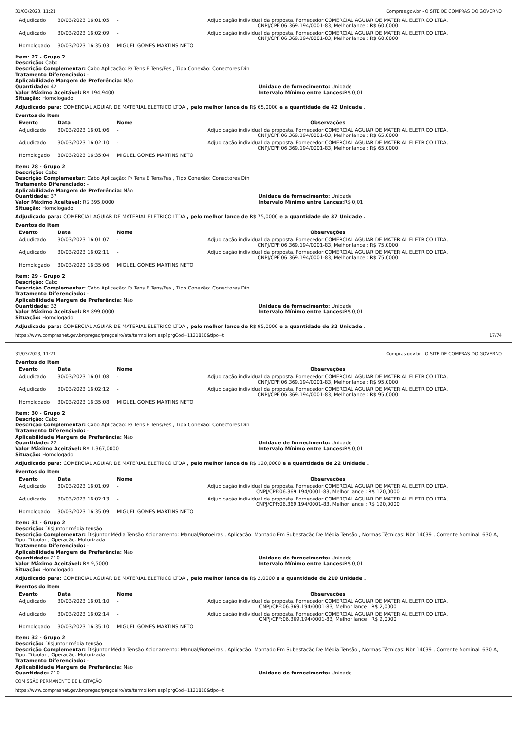31/03/2023, 11:21 Compras.gov.br - O SITE DE COMPRAS DO GOVERNO
| Adjudicado | 30/03/2023 16:01:05 | - | Adjudicação individual da proposta. Fornecedor:COMERCIAL AGUIAR DE MATERIAL ELETRICO LTDA, CNPJ/CPF:06.369.194/0001-83, Melhor lance : R$ 60,0000 |
| Adjudicado | 30/03/2023 16:02:09 | - | Adjudicação individual da proposta. Fornecedor:COMERCIAL AGUIAR DE MATERIAL ELETRICO LTDA, CNPJ/CPF:06.369.194/0001-83, Melhor lance : R$ 60,0000 |
| Homologado | 30/03/2023 16:35:03 | MIGUEL GOMES MARTINS NETO | |
Item: 27 - Grupo 2
Descrição: Cabo
Descrição Complementar: Cabo Aplicação: P/ Tens E Tens/Fes , Tipo Conexão: Conectores Din
Tratamento Diferenciado: -
Aplicabilidade Margem de Preferência: Não
Quantidade: 42
Valor Máximo Aceitável: R$ 194,9400
Situação: Homologado
Unidade de fornecimento: Unidade
Intervalo Mínimo entre Lances: R$ 0,01
Adjudicado para: COMERCIAL AGUIAR DE MATERIAL ELETRICO LTDA , pelo melhor lance de R$ 65,0000 e a quantidade de 42 Unidade .
Eventos do Item
| Evento | Data | Nome | Observações |
| --- | --- | --- | --- |
| Adjudicado | 30/03/2023 16:01:06 | - | Adjudicação individual da proposta. Fornecedor:COMERCIAL AGUIAR DE MATERIAL ELETRICO LTDA, CNPJ/CPF:06.369.194/0001-83, Melhor lance : R$ 65,0000 |
| Adjudicado | 30/03/2023 16:02:10 | - | Adjudicação individual da proposta. Fornecedor:COMERCIAL AGUIAR DE MATERIAL ELETRICO LTDA, CNPJ/CPF:06.369.194/0001-83, Melhor lance : R$ 65,0000 |
| Homologado | 30/03/2023 16:35:04 | MIGUEL GOMES MARTINS NETO | |
Item: 28 - Grupo 2
Descrição: Cabo
Descrição Complementar: Cabo Aplicação: P/ Tens E Tens/Fes , Tipo Conexão: Conectores Din
Tratamento Diferenciado: -
Aplicabilidade Margem de Preferência: Não
Quantidade: 37
Valor Máximo Aceitável: R$ 395,0000
Situação: Homologado
Unidade de fornecimento: Unidade
Intervalo Mínimo entre Lances: R$ 0,01
Adjudicado para: COMERCIAL AGUIAR DE MATERIAL ELETRICO LTDA , pelo melhor lance de R$ 75,0000 e a quantidade de 37 Unidade .
Eventos do Item
| Evento | Data | Nome | Observações |
| --- | --- | --- | --- |
| Adjudicado | 30/03/2023 16:01:07 | - | Adjudicação individual da proposta. Fornecedor:COMERCIAL AGUIAR DE MATERIAL ELETRICO LTDA, CNPJ/CPF:06.369.194/0001-83, Melhor lance : R$ 75,0000 |
| Adjudicado | 30/03/2023 16:02:11 | - | Adjudicação individual da proposta. Fornecedor:COMERCIAL AGUIAR DE MATERIAL ELETRICO LTDA, CNPJ/CPF:06.369.194/0001-83, Melhor lance : R$ 75,0000 |
| Homologado | 30/03/2023 16:35:06 | MIGUEL GOMES MARTINS NETO | |
Item: 29 - Grupo 2
Descrição: Cabo
Descrição Complementar: Cabo Aplicação: P/ Tens E Tens/Fes , Tipo Conexão: Conectores Din
Tratamento Diferenciado: -
Aplicabilidade Margem de Preferência: Não
Quantidade: 32
Valor Máximo Aceitável: R$ 899,0000
Situação: Homologado
Unidade de fornecimento: Unidade
Intervalo Mínimo entre Lances: R$ 0,01
Adjudicado para: COMERCIAL AGUIAR DE MATERIAL ELETRICO LTDA , pelo melhor lance de R$ 95,0000 e a quantidade de 32 Unidade .
https://www.comprasnet.gov.br/pregao/pregoeiro/ata/termoHom.asp?prgCod=1121810&tipo=t 17/74
31/03/2023, 11:21 Compras.gov.br - O SITE DE COMPRAS DO GOVERNO
Eventos do Item
| Evento | Data | Nome | Observações |
| --- | --- | --- | --- |
| Adjudicado | 30/03/2023 16:01:08 | - | Adjudicação individual da proposta. Fornecedor:COMERCIAL AGUIAR DE MATERIAL ELETRICO LTDA, CNPJ/CPF:06.369.194/0001-83, Melhor lance : R$ 95,0000 |
| Adjudicado | 30/03/2023 16:02:12 | - | Adjudicação individual da proposta. Fornecedor:COMERCIAL AGUIAR DE MATERIAL ELETRICO LTDA, CNPJ/CPF:06.369.194/0001-83, Melhor lance : R$ 95,0000 |
| Homologado | 30/03/2023 16:35:08 | MIGUEL GOMES MARTINS NETO | |
Item: 30 - Grupo 2
Descrição: Cabo
Descrição Complementar: Cabo Aplicação: P/ Tens E Tens/Fes , Tipo Conexão: Conectores Din
Tratamento Diferenciado: -
Aplicabilidade Margem de Preferência: Não
Quantidade: 22
Valor Máximo Aceitável: R$ 1.367,0000
Situação: Homologado
Unidade de fornecimento: Unidade
Intervalo Mínimo entre Lances: R$ 0,01
Adjudicado para: COMERCIAL AGUIAR DE MATERIAL ELETRICO LTDA , pelo melhor lance de R$ 120,0000 e a quantidade de 22 Unidade .
Eventos do Item
| Evento | Data | Nome | Observações |
| --- | --- | --- | --- |
| Adjudicado | 30/03/2023 16:01:09 | - | Adjudicação individual da proposta. Fornecedor:COMERCIAL AGUIAR DE MATERIAL ELETRICO LTDA, CNPJ/CPF:06.369.194/0001-83, Melhor lance : R$ 120,0000 |
| Adjudicado | 30/03/2023 16:02:13 | - | Adjudicação individual da proposta. Fornecedor:COMERCIAL AGUIAR DE MATERIAL ELETRICO LTDA, CNPJ/CPF:06.369.194/0001-83, Melhor lance : R$ 120,0000 |
| Homologado | 30/03/2023 16:35:09 | MIGUEL GOMES MARTINS NETO | |
Item: 31 - Grupo 2
Descrição: Disjuntor média tensão
Descrição Complementar: Disjuntor Média Tensão Acionamento: Manual/Botoeiras , Aplicação: Montado Em Subestação De Média Tensão , Normas Técnicas: Nbr 14039 , Corrente Nominal: 630 A, Tipo: Tripolar , Operação: Motorizada
Tratamento Diferenciado: -
Aplicabilidade Margem de Preferência: Não
Quantidade: 210
Valor Máximo Aceitável: R$ 9,5000
Situação: Homologado
Unidade de fornecimento: Unidade
Intervalo Mínimo entre Lances: R$ 0,01
Adjudicado para: COMERCIAL AGUIAR DE MATERIAL ELETRICO LTDA , pelo melhor lance de R$ 2,0000 e a quantidade de 210 Unidade .
Eventos do Item
| Evento | Data | Nome | Observações |
| --- | --- | --- | --- |
| Adjudicado | 30/03/2023 16:01:10 | - | Adjudicação individual da proposta. Fornecedor:COMERCIAL AGUIAR DE MATERIAL ELETRICO LTDA, CNPJ/CPF:06.369.194/0001-83, Melhor lance : R$ 2,0000 |
| Adjudicado | 30/03/2023 16:02:14 | - | Adjudicação individual da proposta. Fornecedor:COMERCIAL AGUIAR DE MATERIAL ELETRICO LTDA, CNPJ/CPF:06.369.194/0001-83, Melhor lance : R$ 2,0000 |
| Homologado | 30/03/2023 16:35:10 | MIGUEL GOMES MARTINS NETO | |
Item: 32 - Grupo 2
Descrição: Disjuntor média tensão
Descrição Complementar: Disjuntor Média Tensão Acionamento: Manual/Botoeiras , Aplicação: Montado Em Subestação De Média Tensão , Normas Técnicas: Nbr 14039 , Corrente Nominal: 630 A, Tipo: Tripolar , Operação: Motorizada
Tratamento Diferenciado: -
Aplicabilidade Margem de Preferência: Não
Quantidade: 210
Unidade de fornecimento: Unidade
COMISSÃO PERMANENTE DE LICITAÇÃO
https://www.comprasnet.gov.br/pregao/pregoeiro/ata/termoHom.asp?prgCod=1121810&tipo=t